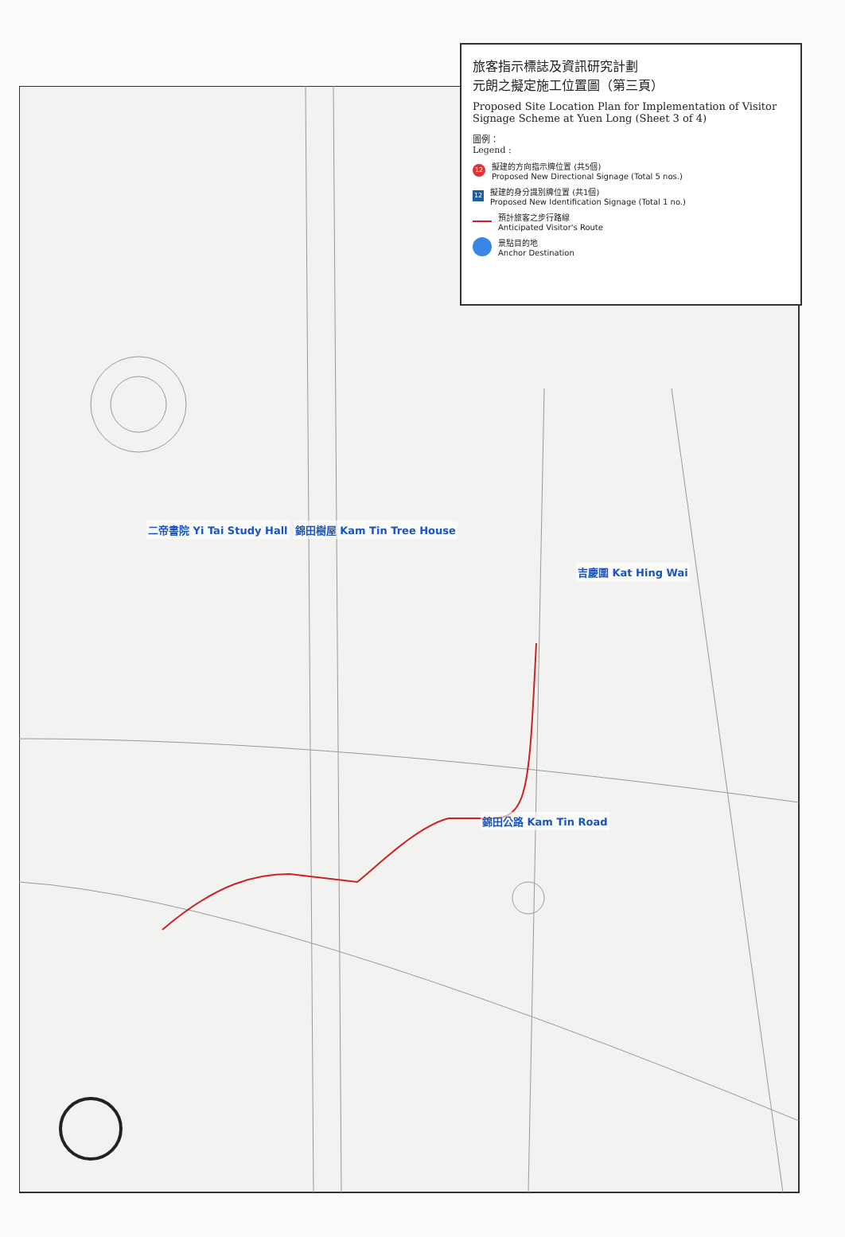旅客指示標誌及資訊研究計劃
元朗之擬定施工位置圖（第三頁）
Proposed Site Location Plan for Implementation of Visitor Signage Scheme at Yuen Long (Sheet 3 of 4)
圖例：
Legend :
12 擬建的方向指示牌位置 (共5個)
Proposed New Directional Signage (Total 5 nos.)
12 擬建的身分識別牌位置 (共1個)
Proposed New Identification Signage (Total 1 no.)
預計旅客之步行路線
Anticipated Visitor's Route
景點目的地
Anchor Destination
二帝書院 Yi Tai Study Hall 錦田樹屋 Kam Tin Tree House
吉慶圍 Kat Hing Wai
錦田公路 Kam Tin Road